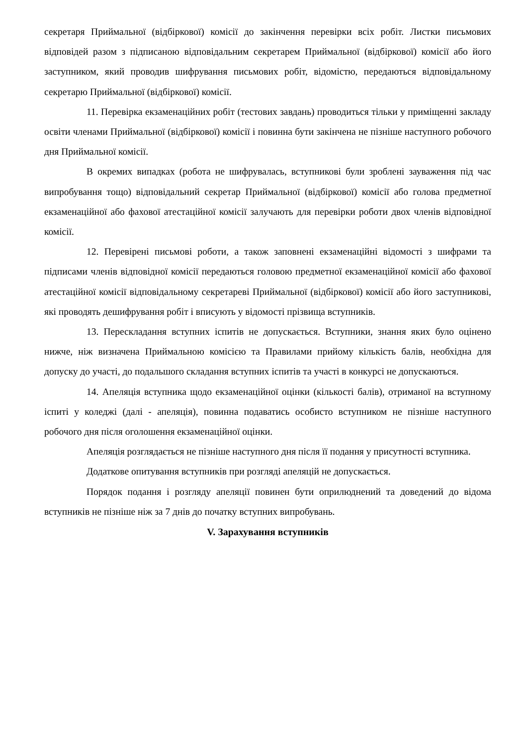секретаря Приймальної (відбіркової) комісії до закінчення перевірки всіх робіт. Листки письмових відповідей разом з підписаною відповідальним секретарем Приймальної (відбіркової) комісії або його заступником, який проводив шифрування письмових робіт, відомістю, передаються відповідальному секретарю Приймальної (відбіркової) комісії.
11. Перевірка екзаменаційних робіт (тестових завдань) проводиться тільки у приміщенні закладу освіти членами Приймальної (відбіркової) комісії і повинна бути закінчена не пізніше наступного робочого дня Приймальної комісії.
В окремих випадках (робота не шифрувалась, вступникові були зроблені зауваження під час випробування тощо) відповідальний секретар Приймальної (відбіркової) комісії або голова предметної екзаменаційної або фахової атестаційної комісії залучають для перевірки роботи двох членів відповідної комісії.
12. Перевірені письмові роботи, а також заповнені екзаменаційні відомості з шифрами та підписами членів відповідної комісії передаються головою предметної екзаменаційної комісії або фахової атестаційної комісії відповідальному секретареві Приймальної (відбіркової) комісії або його заступникові, які проводять дешифрування робіт і вписують у відомості прізвища вступників.
13. Перескладання вступних іспитів не допускається. Вступники, знання яких було оцінено нижче, ніж визначена Приймальною комісією та Правилами прийому кількість балів, необхідна для допуску до участі, до подальшого складання вступних іспитів та участі в конкурсі не допускаються.
14. Апеляція вступника щодо екзаменаційної оцінки (кількості балів), отриманої на вступному іспиті у коледжі (далі - апеляція), повинна подаватись особисто вступником не пізніше наступного робочого дня після оголошення екзаменаційної оцінки.
Апеляція розглядається не пізніше наступного дня після її подання у присутності вступника.
Додаткове опитування вступників при розгляді апеляцій не допускається.
Порядок подання і розгляду апеляції повинен бути оприлюднений та доведений до відома вступників не пізніше ніж за 7 днів до початку вступних випробувань.
V. Зарахування вступників